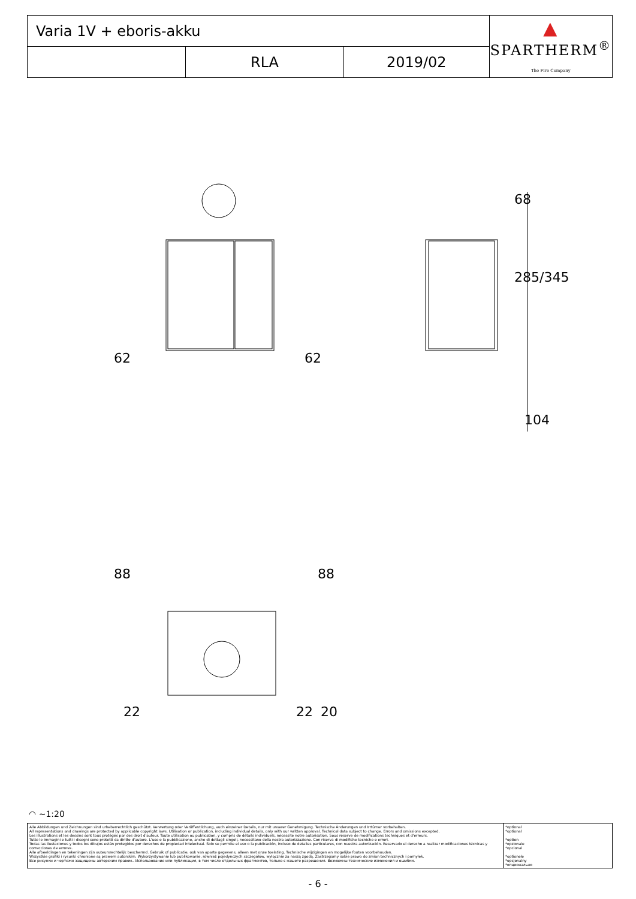| Varia 1V + eboris-akku | | | ▲ SPARTHERM<sup>®</sup> The Fire Company |
| | RLA | 2019/02 | |
62 62
68
285/345
104
88 88
22 22 20
◠ ~1:20
| Alle Abbildungen und Zeichnungen sind urheberrechtlich geschützt. Verwertung oder Veröffentlichung, auch einzelner Details, nur mit unserer Genehmigung. Technische Änderungen und Irrtümer vorbehalten. All representations and drawings are protected by applicable copyright laws. Utilisation or publication, including individual details, only with our written approval. Technical data subject to change. Errors and omissions excepted. Les illustrations et les dessins sont tous protégés par des droit d'auteur. Toute utilisation ou publication, y compris de détails individuels, nécessite notre autorisation. Sous réserve de modifications techniques et d'erreurs. Tutte le immagini e tutti i disegni sono protetti da diritto d'autore. L'uso o la pubblicazione, anche di dettagli singoli, necessitano della nostra autorizzazione. Con riserva di modifiche tecniche e errori. Todas las ilustaciones y todos los dibujos están protegidos por derechos de propiedad intelectual. Solo se permite el uso o la publicación, incluso de detalles particulares, con nuestra autorización. Reservado el derecho a realizar modificaciones técnicas y correcciones de errores. Alle afbeeldingen en tekeningen zijn auteursrechtelijk beschermd. Gebruik of publicatie, ook van aparte gegevens, alleen met onze toelating. Technische wijzigingen en mogelijke fouten voorbehouden. Wszystkie grafiki i rysunki chronione są prawem autorskim. Wykorzystywanie lub publikowanie, również pojedynczych szczegółów, wyłącznie za naszą zgodą. Zastrzegamy sobie prawo do zmian technicznych i pomyłek. Все рисунки и чертежи защищены авторским правом.. Использование или публикация, в том числе отдельных фрагментов, только с нашего разрешения. Возможны технические изменения и ошибки. | *optional *optional *option *opzionale *opcional *optionele *opcjonalny *опционально |
- 6 -